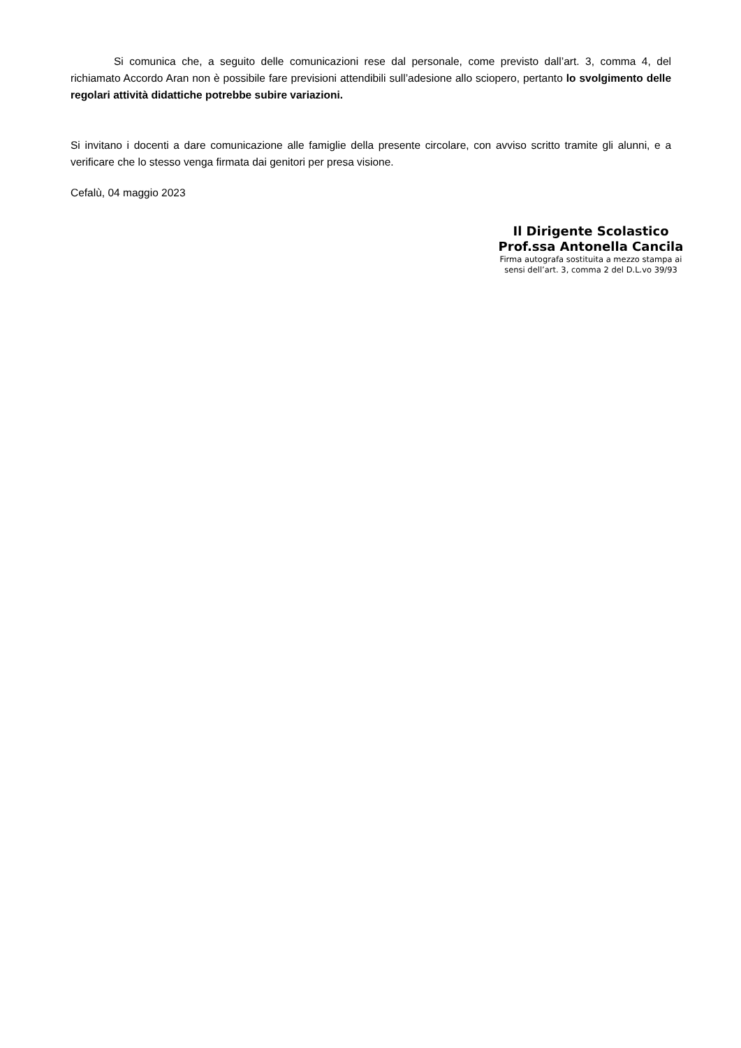Si comunica che, a seguito delle comunicazioni rese dal personale, come previsto dall’art. 3, comma 4, del richiamato Accordo Aran non è possibile fare previsioni attendibili sull’adesione allo sciopero, pertanto lo svolgimento delle regolari attività didattiche potrebbe subire variazioni.
Si invitano i docenti a dare comunicazione alle famiglie della presente circolare, con avviso scritto tramite gli alunni, e a verificare che lo stesso venga firmata dai genitori per presa visione.
Cefalù, 04 maggio 2023
Il Dirigente Scolastico
Prof.ssa Antonella Cancila
Firma autografa sostituita a mezzo stampa ai
sensi dell’art. 3, comma 2 del D.L.vo 39/93